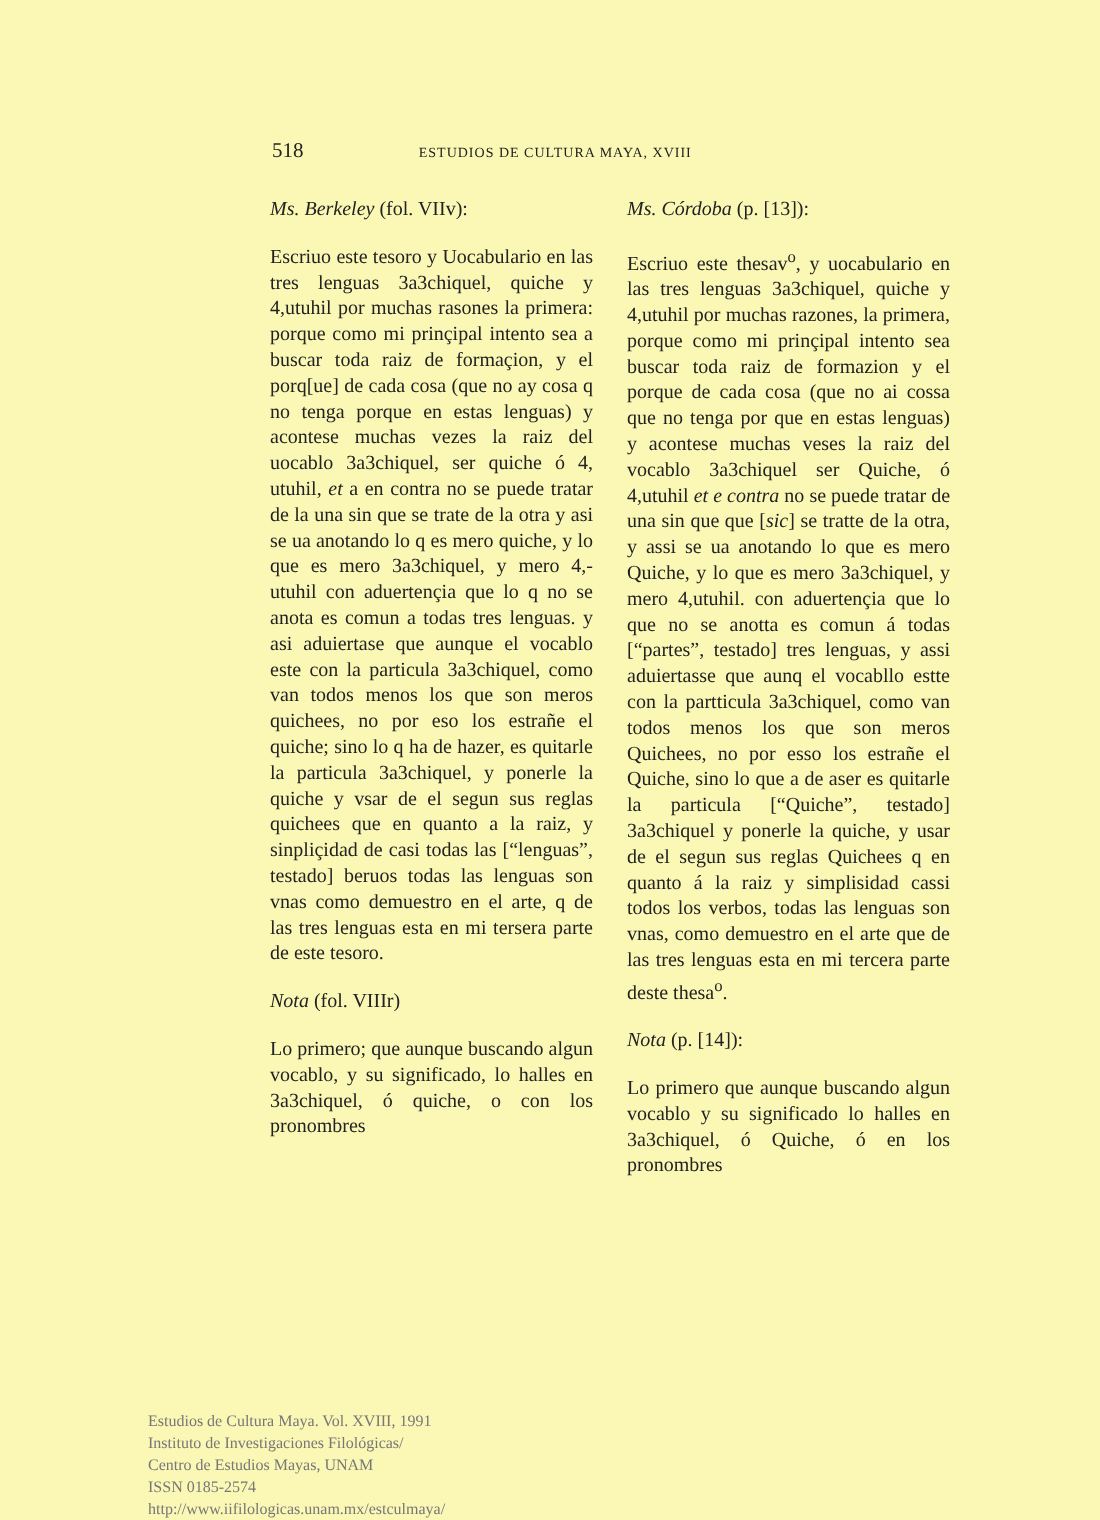518 ESTUDIOS DE CULTURA MAYA, XVIII
Ms. Berkeley (fol. VIIv):
Escriuo este tesoro y Uocabulario en las tres lenguas 3a3chiquel, quiche y 4,utuhil por muchas rasones la primera: porque como mi prinçipal intento sea a buscar toda raiz de formaçion, y el porq[ue] de cada cosa (que no ay cosa q no tenga porque en estas lenguas) y acontese muchas vezes la raiz del uocablo 3a3chiquel, ser quiche ó 4, utuhil, et a en contra no se puede tratar de la una sin que se trate de la otra y asi se ua anotando lo q es mero quiche, y lo que es mero 3a3chiquel, y mero 4,-utuhil con aduertençia que lo q no se anota es comun a todas tres lenguas. y asi aduiertase que aunque el vocablo este con la particula 3a3chiquel, como van todos menos los que son meros quichees, no por eso los estrañe el quiche; sino lo q ha de hazer, es quitarle la particula 3a3chiquel, y ponerle la quiche y vsar de el segun sus reglas quichees que en quanto a la raiz, y sinpliçidad de casi todas las [“lenguas”, testado] beruos todas las lenguas son vnas como demuestro en el arte, q de las tres lenguas esta en mi tersera parte de este tesoro.
Nota (fol. VIIIr)
Lo primero; que aunque buscando algun vocablo, y su significado, lo halles en 3a3chiquel, ó quiche, o con los pronombres
Ms. Córdoba (p. [13]):
Escriuo este thesav<sup>o</sup>, y uocabulario en las tres lenguas 3a3chiquel, quiche y 4,utuhil por muchas razones, la primera, porque como mi prinçipal intento sea buscar toda raiz de formazion y el porque de cada cosa (que no ai cossa que no tenga por que en estas lenguas) y acontese muchas veses la raiz del vocablo 3a3chiquel ser Quiche, ó 4,utuhil et e contra no se puede tratar de una sin que que [sic] se tratte de la otra, y assi se ua anotando lo que es mero Quiche, y lo que es mero 3a3chiquel, y mero 4,utuhil. con aduertençia que lo que no se anotta es comun á todas [“partes”, testado] tres lenguas, y assi aduiertasse que aunq el vocabllo estte con la partticula 3a3chiquel, como van todos menos los que son meros Quichees, no por esso los estrañe el Quiche, sino lo que a de aser es quitarle la particula [“Quiche”, testado] 3a3chiquel y ponerle la quiche, y usar de el segun sus reglas Quichees q en quanto á la raiz y simplisidad cassi todos los verbos, todas las lenguas son vnas, como demuestro en el arte que de las tres lenguas esta en mi tercera parte deste thesa<sup>o</sup>.
Nota (p. [14]):
Lo primero que aunque buscando algun vocablo y su significado lo halles en 3a3chiquel, ó Quiche, ó en los pronombres
Estudios de Cultura Maya. Vol. XVIII, 1991
Instituto de Investigaciones Filológicas/
Centro de Estudios Mayas, UNAM
ISSN 0185-2574
http://www.iifilologicas.unam.mx/estculmaya/